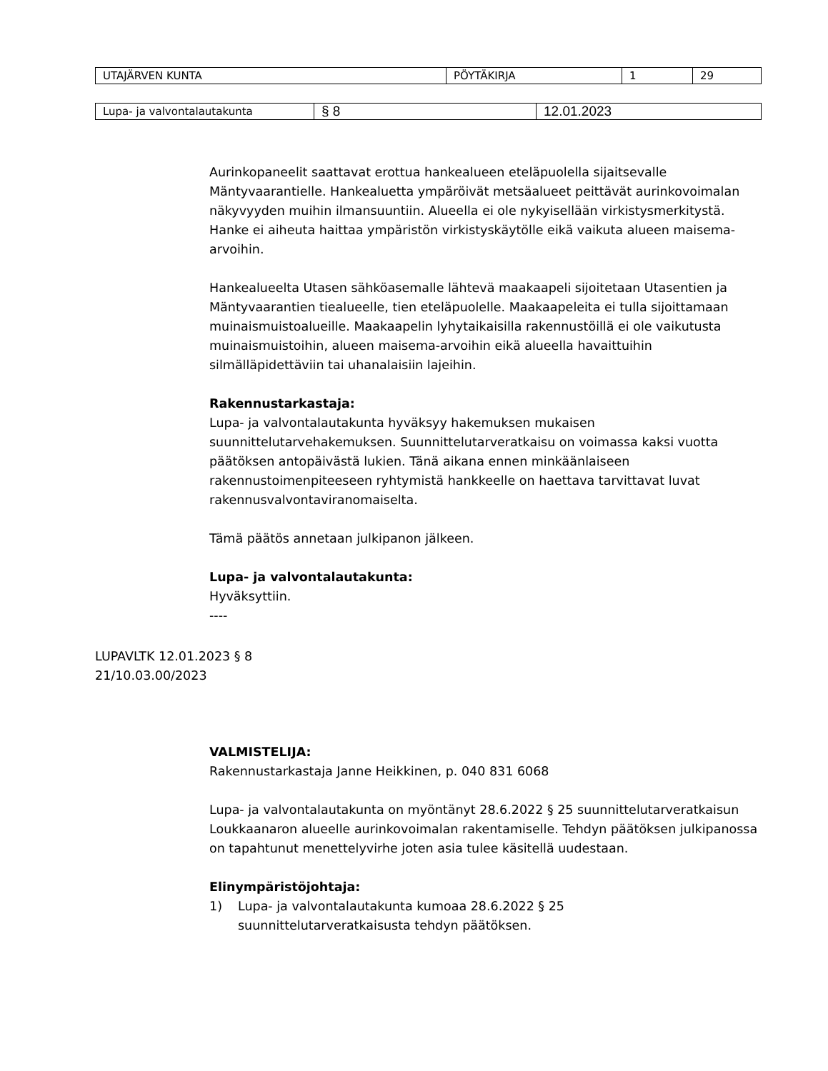| UTAJÄRVEN KUNTA | PÖYTÄKIRJA | 1 | 29 |
| Lupa- ja valvontalautakunta | § 8 | 12.01.2023 |
Aurinkopaneelit saattavat erottua hankealueen eteläpuolella sijaitsevalle Mäntyvaarantielle. Hankealuetta ympäröivät metsäalueet peittävät aurinkovoimalan näkyvyyden muihin ilmansuuntiin. Alueella ei ole nykyisellään virkistysmerkitystä. Hanke ei aiheuta haittaa ympäristön virkistyskäytölle eikä vaikuta alueen maisema-arvoihin.
Hankealueelta Utasen sähköasemalle lähtevä maakaapeli sijoitetaan Utasentien ja Mäntyvaarantien tiealueelle, tien eteläpuolelle. Maakaapeleita ei tulla sijoittamaan muinaismuistoalueille. Maakaapelin lyhytaikaisilla rakennustöillä ei ole vaikutusta muinaismuistoihin, alueen maisema-arvoihin eikä alueella havaittuihin silmälläpidettäviin tai uhanalaisiin lajeihin.
Rakennustarkastaja:
Lupa- ja valvontalautakunta hyväksyy hakemuksen mukaisen suunnittelutarvehakemuksen. Suunnittelutarveratkaisu on voimassa kaksi vuotta päätöksen antopäivästä lukien. Tänä aikana ennen minkäänlaiseen rakennustoimenpiteeseen ryhtymistä hankkeelle on haettava tarvittavat luvat rakennusvalvontaviranomaiselta.
Tämä päätös annetaan julkipanon jälkeen.
Lupa- ja valvontalautakunta:
Hyväksyttiin.
----
LUPAVLTK 12.01.2023 § 8
21/10.03.00/2023
VALMISTELIJA:
Rakennustarkastaja Janne Heikkinen, p. 040 831 6068
Lupa- ja valvontalautakunta on myöntänyt 28.6.2022 § 25 suunnittelutarveratkaisun Loukkaanaron alueelle aurinkovoimalan rakentamiselle. Tehdyn päätöksen julkipanossa on tapahtunut menettelyvirhe joten asia tulee käsitellä uudestaan.
Elinympäristöjohtaja:
1) Lupa- ja valvontalautakunta kumoaa 28.6.2022 § 25
suunnittelutarveratkaisusta tehdyn päätöksen.